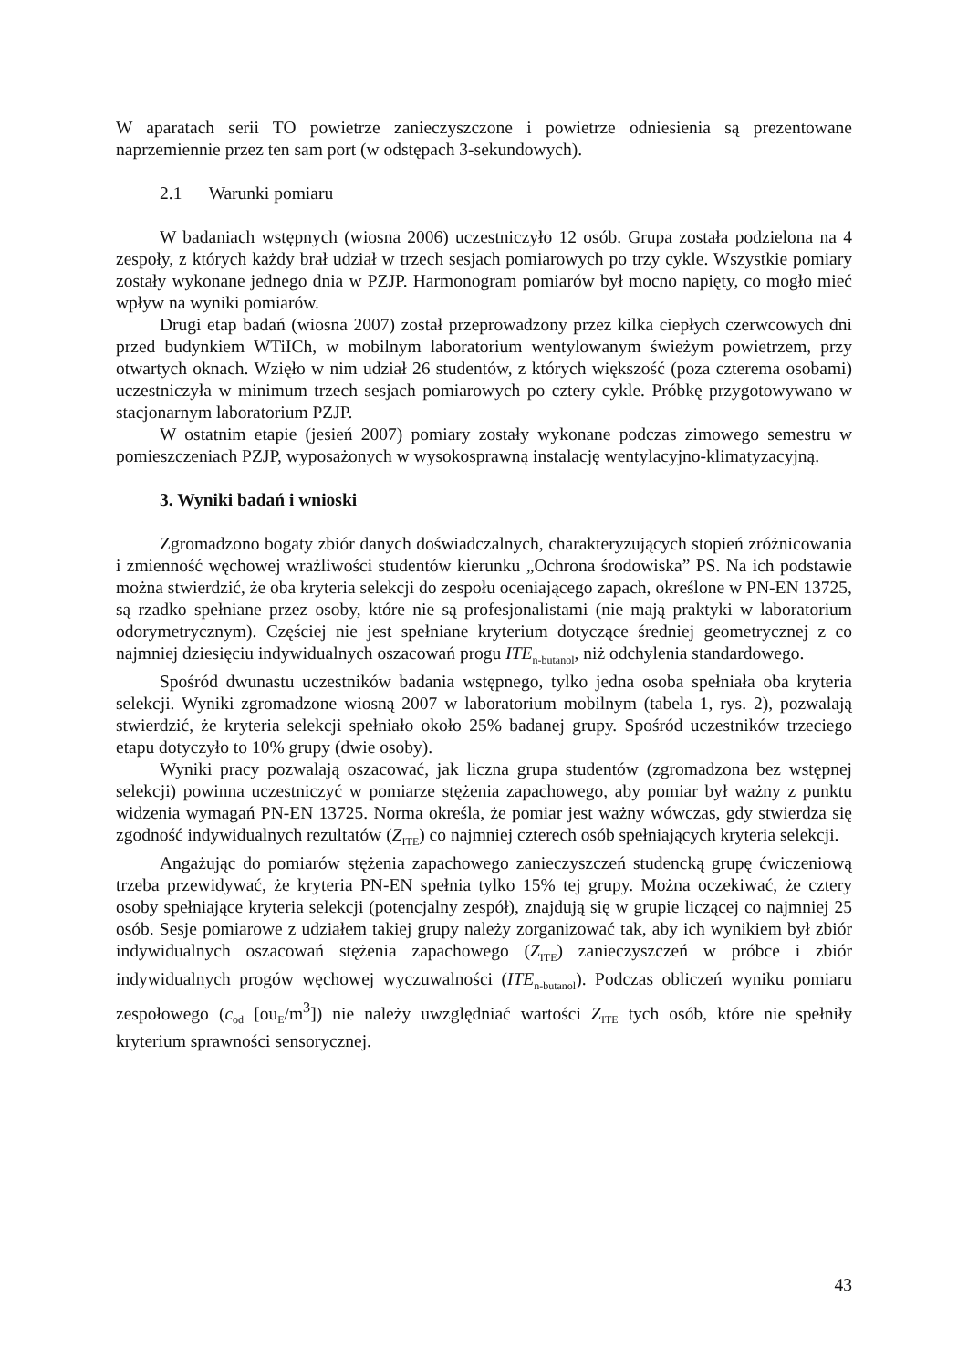W aparatach serii TO powietrze zanieczyszczone i powietrze odniesienia są prezentowane naprzemiennie przez ten sam port (w odstępach 3-sekundowych).
2.1 Warunki pomiaru
W badaniach wstępnych (wiosna 2006) uczestniczyło 12 osób. Grupa została podzielona na 4 zespoły, z których każdy brał udział w trzech sesjach pomiarowych po trzy cykle. Wszystkie pomiary zostały wykonane jednego dnia w PZJP. Harmonogram pomiarów był mocno napięty, co mogło mieć wpływ na wyniki pomiarów.
Drugi etap badań (wiosna 2007) został przeprowadzony przez kilka ciepłych czerwcowych dni przed budynkiem WTiICh, w mobilnym laboratorium wentylowanym świeżym powietrzem, przy otwartych oknach. Wzięło w nim udział 26 studentów, z których większość (poza czterema osobami) uczestniczyła w minimum trzech sesjach pomiarowych po cztery cykle. Próbkę przygotowywano w stacjonarnym laboratorium PZJP.
W ostatnim etapie (jesień 2007) pomiary zostały wykonane podczas zimowego semestru w pomieszczeniach PZJP, wyposażonych w wysokosprawną instalację wentylacyjno-klimatyzacyjną.
3. Wyniki badań i wnioski
Zgromadzono bogaty zbiór danych doświadczalnych, charakteryzujących stopień zróżnicowania i zmienność węchowej wrażliwości studentów kierunku „Ochrona środowiska” PS. Na ich podstawie można stwierdzić, że oba kryteria selekcji do zespołu oceniającego zapach, określone w PN-EN 13725, są rzadko spełniane przez osoby, które nie są profesjonalistami (nie mają praktyki w laboratorium odorymetrycznym). Częściej nie jest spełniane kryterium dotyczące średniej geometrycznej z co najmniej dziesięciu indywidualnych oszacowań progu ITE<sub>n-butanol</sub>, niż odchylenia standardowego.
Spośród dwunastu uczestników badania wstępnego, tylko jedna osoba spełniała oba kryteria selekcji. Wyniki zgromadzone wiosną 2007 w laboratorium mobilnym (tabela 1, rys. 2), pozwalają stwierdzić, że kryteria selekcji spełniało około 25% badanej grupy. Spośród uczestników trzeciego etapu dotyczyło to 10% grupy (dwie osoby).
Wyniki pracy pozwalają oszacować, jak liczna grupa studentów (zgromadzona bez wstępnej selekcji) powinna uczestniczyć w pomiarze stężenia zapachowego, aby pomiar był ważny z punktu widzenia wymagań PN-EN 13725. Norma określa, że pomiar jest ważny wówczas, gdy stwierdza się zgodność indywidualnych rezultatów (Z<sub>ITE</sub>) co najmniej czterech osób spełniających kryteria selekcji.
Angażując do pomiarów stężenia zapachowego zanieczyszczeń studencką grupę ćwiczeniową trzeba przewidywać, że kryteria PN-EN spełnia tylko 15% tej grupy. Można oczekiwać, że cztery osoby spełniające kryteria selekcji (potencjalny zespół), znajdują się w grupie liczącej co najmniej 25 osób. Sesje pomiarowe z udziałem takiej grupy należy zorganizować tak, aby ich wynikiem był zbiór indywidualnych oszacowań stężenia zapachowego (Z<sub>ITE</sub>) zanieczyszczeń w próbce i zbiór indywidualnych progów węchowej wyczuwalności (ITE<sub>n-butanol</sub>). Podczas obliczeń wyniku pomiaru zespołowego (c<sub>od</sub> [ou<sub>E</sub>/m<sup>3</sup>]) nie należy uwzględniać wartości Z<sub>ITE</sub> tych osób, które nie spełniły kryterium sprawności sensorycznej.
43